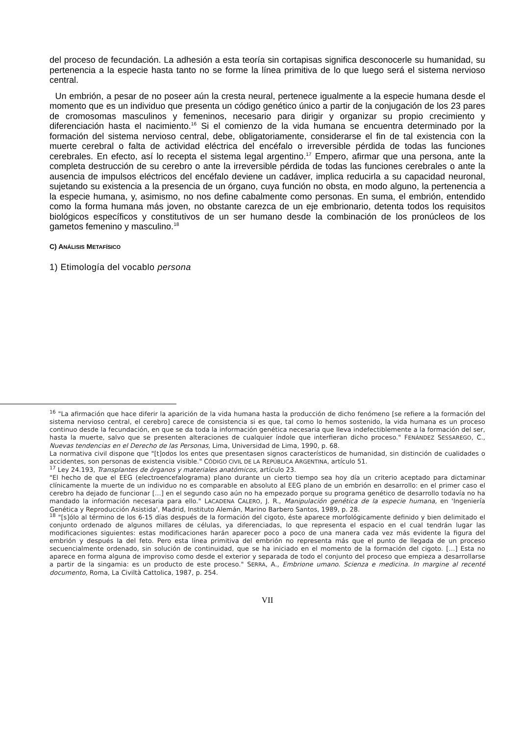del proceso de fecundación. La adhesión a esta teoría sin cortapisas significa desconocerle su humanidad, su pertenencia a la especie hasta tanto no se forme la línea primitiva de lo que luego será el sistema nervioso central.
Un embrión, a pesar de no poseer aún la cresta neural, pertenece igualmente a la especie humana desde el momento que es un individuo que presenta un código genético único a partir de la conjugación de los 23 pares de cromosomas masculinos y femeninos, necesario para dirigir y organizar su propio crecimiento y diferenciación hasta el nacimiento.<sup>16</sup> Si el comienzo de la vida humana se encuentra determinado por la formación del sistema nervioso central, debe, obligatoriamente, considerarse el fin de tal existencia con la muerte cerebral o falta de actividad eléctrica del encéfalo o irreversible pérdida de todas las funciones cerebrales. En efecto, así lo recepta el sistema legal argentino.<sup>17</sup> Empero, afirmar que una persona, ante la completa destrucción de su cerebro o ante la irreversible pérdida de todas las funciones cerebrales o ante la ausencia de impulsos eléctricos del encéfalo deviene un cadáver, implica reducirla a su capacidad neuronal, sujetando su existencia a la presencia de un órgano, cuya función no obsta, en modo alguno, la pertenencia a la especie humana, y, asimismo, no nos define cabalmente como personas. En suma, el embrión, entendido como la forma humana más joven, no obstante carezca de un eje embrionario, detenta todos los requisitos biológicos específicos y constitutivos de un ser humano desde la combinación de los pronúcleos de los gametos femenino y masculino.<sup>18</sup>
C) ANÁLISIS METAFÍSICO
1) Etimología del vocablo persona
<sup>16</sup> "La afirmación que hace diferir la aparición de la vida humana hasta la producción de dicho fenómeno [se refiere a la formación del sistema nervioso central, el cerebro] carece de consistencia si es que, tal como lo hemos sostenido, la vida humana es un proceso continuo desde la fecundación, en que se da toda la información genética necesaria que lleva indefectiblemente a la formación del ser, hasta la muerte, salvo que se presenten alteraciones de cualquier índole que interfieran dicho proceso." FENÁNDEZ SESSAREGO, C., Nuevas tendencias en el Derecho de las Personas, Lima, Universidad de Lima, 1990, p. 68.
La normativa civil dispone que "[t]odos los entes que presentasen signos característicos de humanidad, sin distinción de cualidades o accidentes, son personas de existencia visible." CÓDIGO CIVIL DE LA REPÚBLICA ARGENTINA, artículo 51.
<sup>17</sup> Ley 24.193, Transplantes de órganos y materiales anatómicos, artículo 23.
"El hecho de que el EEG (electroencefalograma) plano durante un cierto tiempo sea hoy día un criterio aceptado para dictaminar clínicamente la muerte de un individuo no es comparable en absoluto al EEG plano de un embrión en desarrollo: en el primer caso el cerebro ha dejado de funcionar […] en el segundo caso aún no ha empezado porque su programa genético de desarrollo todavía no ha mandado la información necesaria para ello." LACADENA CALERO, J. R., Manipulación genética de la especie humana, en 'Ingeniería Genética y Reproducción Asistida', Madrid, Instituto Alemán, Marino Barbero Santos, 1989, p. 28.
<sup>18</sup> "[s]ólo al término de los 6-15 días después de la formación del cigoto, éste aparece morfológicamente definido y bien delimitado el conjunto ordenado de algunos millares de células, ya diferenciadas, lo que representa el espacio en el cual tendrán lugar las modificaciones siguientes: estas modificaciones harán aparecer poco a poco de una manera cada vez más evidente la figura del embrión y después la del feto. Pero esta línea primitiva del embrión no representa más que el punto de llegada de un proceso secuencialmente ordenado, sin solución de continuidad, que se ha iniciado en el momento de la formación del cigoto. […] Esta no aparece en forma alguna de improviso como desde el exterior y separada de todo el conjunto del proceso que empieza a desarrollarse a partir de la singamia: es un producto de este proceso." SERRA, A., Embrione umano. Scienza e medicina. In margine al recenté documento, Roma, La Civiltà Cattolica, 1987, p. 254.
VII